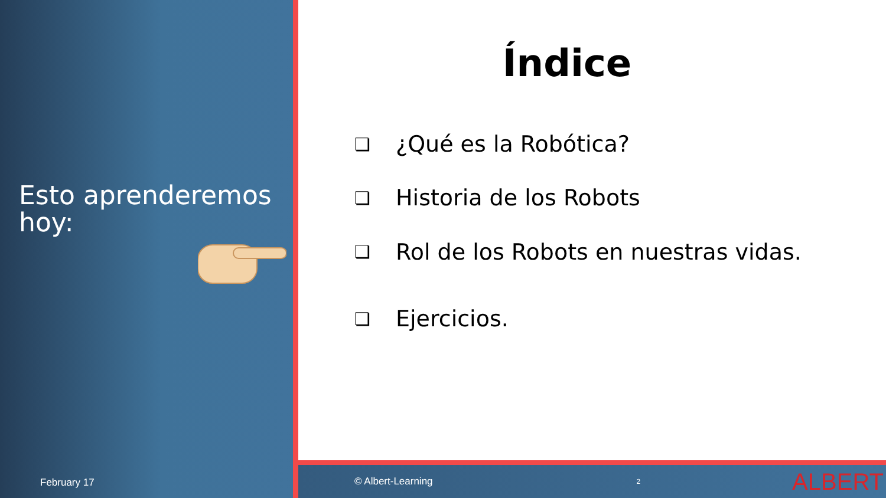Esto aprenderemos hoy:
February 17
Índice
❏ ¿Qué es la Robótica?
❏ Historia de los Robots
❏ Rol de los Robots en nuestras vidas.
❏ Ejercicios.
© Albert-Learning 2 ALBERT